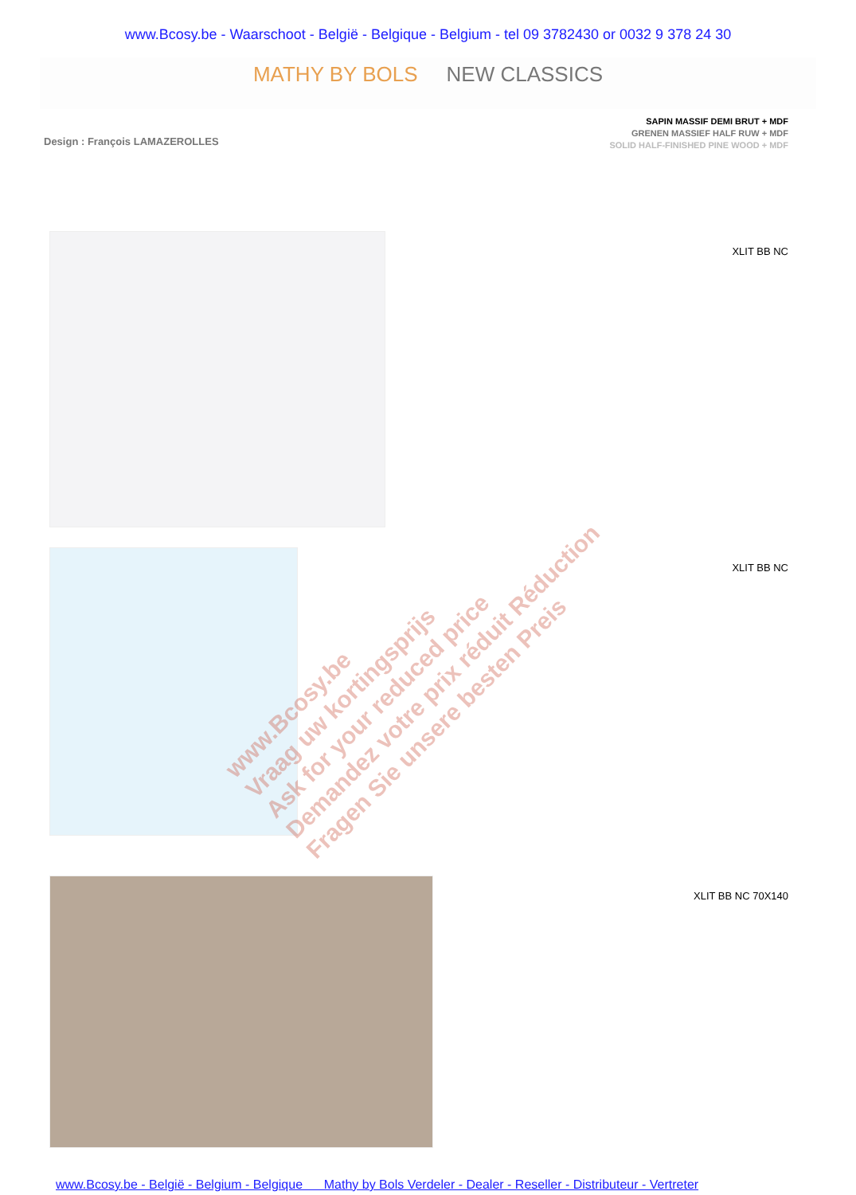www.Bcosy.be - Waarschoot - België - Belgique - Belgium - tel 09 3782430 or 0032 9 378 24 30
MATHY BY BOLS NEW CLASSICS
Design : François LAMAZEROLLES
SAPIN MASSIF DEMI BRUT + MDF
GRENEN MASSIEF HALF RUW + MDF
SOLID HALF-FINISHED PINE WOOD + MDF
XLIT BB NC
XLIT BB NC
XLIT BB NC 70X140
www.Bcosy.be
Vraag uw kortingsprijs
Ask for your reduced price
Demandez votre prix réduit Réduction
Fragen Sie unsere besten Preis
www.Bcosy.be - België - Belgium - Belgique Mathy by Bols Verdeler - Dealer - Reseller - Distributeur - Vertreter